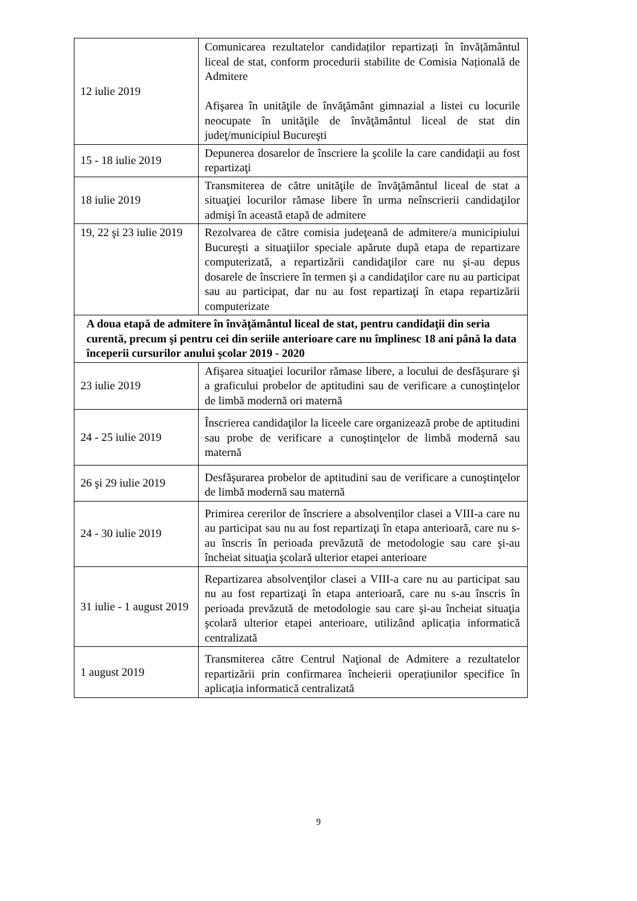| 12 iulie 2019 | Comunicarea rezultatelor candidaților repartizați în învățământul liceal de stat, conform procedurii stabilite de Comisia Națională de Admitere Afişarea în unităţile de învăţământ gimnazial a listei cu locurile neocupate în unităţile de învăţământul liceal de stat din judeţ/municipiul Bucureşti |
| 15 - 18 iulie 2019 | Depunerea dosarelor de înscriere la şcolile la care candidaţii au fost repartizaţi |
| 18 iulie 2019 | Transmiterea de către unităţile de învăţământul liceal de stat a situaţiei locurilor rămase libere în urma neînscrierii candidaţilor admişi în această etapă de admitere |
| 19, 22 şi 23 iulie 2019 | Rezolvarea de către comisia judeţeană de admitere/a municipiului Bucureşti a situaţiilor speciale apărute după etapa de repartizare computerizată, a repartizării candidaţilor care nu şi-au depus dosarele de înscriere în termen şi a candidaţilor care nu au participat sau au participat, dar nu au fost repartizaţi în etapa repartizării computerizate |
| A doua etapă de admitere în învăţământul liceal de stat, pentru candidaţii din seria curentă, precum şi pentru cei din seriile anterioare care nu împlinesc 18 ani până la data începerii cursurilor anului şcolar 2019 - 2020 | |
| 23 iulie 2019 | Afişarea situaţiei locurilor rămase libere, a locului de desfăşurare şi a graficului probelor de aptitudini sau de verificare a cunoştinţelor de limbă modernă ori maternă |
| 24 - 25 iulie 2019 | Înscrierea candidaţilor la liceele care organizează probe de aptitudini sau probe de verificare a cunoştinţelor de limbă modernă sau maternă |
| 26 şi 29 iulie 2019 | Desfăşurarea probelor de aptitudini sau de verificare a cunoştinţelor de limbă modernă sau maternă |
| 24 - 30 iulie 2019 | Primirea cererilor de înscriere a absolvenților clasei a VIII-a care nu au participat sau nu au fost repartizaţi în etapa anterioară, care nu s-au înscris în perioada prevăzută de metodologie sau care şi-au încheiat situaţia şcolară ulterior etapei anterioare |
| 31 iulie - 1 august 2019 | Repartizarea absolvenţilor clasei a VIII-a care nu au participat sau nu au fost repartizaţi în etapa anterioară, care nu s-au înscris în perioada prevăzută de metodologie sau care şi-au încheiat situaţia şcolară ulterior etapei anterioare, utilizând aplicația informatică centralizată |
| 1 august 2019 | Transmiterea către Centrul Naţional de Admitere a rezultatelor repartizării prin confirmarea încheierii operațiunilor specifice în aplicația informatică centralizată |
9